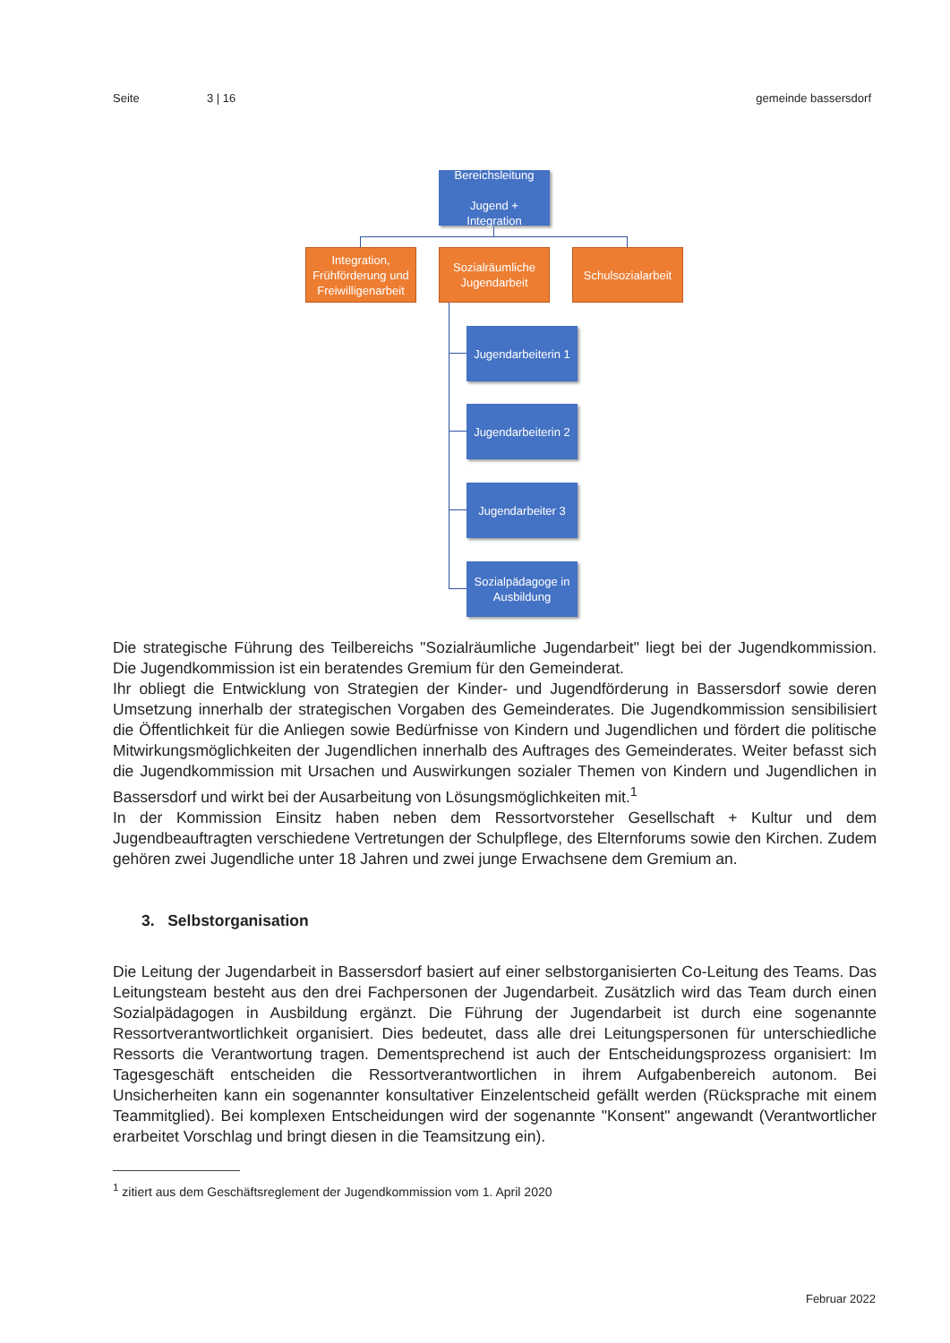Seite 3 | 16 gemeinde bassersdorf
Bereichsleitung
Jugend +
Integration
Integration, Frühförderung und Freiwilligenarbeit
Sozialräumliche Jugendarbeit
Schulsozialarbeit
Jugendarbeiterin 1
Jugendarbeiterin 2
Jugendarbeiter 3
Sozialpädagoge in Ausbildung
Die strategische Führung des Teilbereichs "Sozialräumliche Jugendarbeit" liegt bei der Jugendkommission. Die Jugendkommission ist ein beratendes Gremium für den Gemeinderat.
Ihr obliegt die Entwicklung von Strategien der Kinder- und Jugendförderung in Bassersdorf sowie deren Umsetzung innerhalb der strategischen Vorgaben des Gemeinderates. Die Jugendkommission sensibilisiert die Öffentlichkeit für die Anliegen sowie Bedürfnisse von Kindern und Jugendlichen und fördert die politische Mitwirkungsmöglichkeiten der Jugendlichen innerhalb des Auftrages des Gemeinderates. Weiter befasst sich die Jugendkommission mit Ursachen und Auswirkungen sozialer Themen von Kindern und Jugendlichen in Bassersdorf und wirkt bei der Ausarbeitung von Lösungsmöglichkeiten mit.<sup>1</sup>
In der Kommission Einsitz haben neben dem Ressortvorsteher Gesellschaft + Kultur und dem Jugendbeauftragten verschiedene Vertretungen der Schulpflege, des Elternforums sowie den Kirchen. Zudem gehören zwei Jugendliche unter 18 Jahren und zwei junge Erwachsene dem Gremium an.
3. Selbstorganisation
Die Leitung der Jugendarbeit in Bassersdorf basiert auf einer selbstorganisierten Co-Leitung des Teams. Das Leitungsteam besteht aus den drei Fachpersonen der Jugendarbeit. Zusätzlich wird das Team durch einen Sozialpädagogen in Ausbildung ergänzt. Die Führung der Jugendarbeit ist durch eine sogenannte Ressortverantwortlichkeit organisiert. Dies bedeutet, dass alle drei Leitungspersonen für unterschiedliche Ressorts die Verantwortung tragen. Dementsprechend ist auch der Entscheidungsprozess organisiert: Im Tagesgeschäft entscheiden die Ressortverantwortlichen in ihrem Aufgabenbereich autonom. Bei Unsicherheiten kann ein sogenannter konsultativer Einzelentscheid gefällt werden (Rücksprache mit einem Teammitglied). Bei komplexen Entscheidungen wird der sogenannte "Konsent" angewandt (Verantwortlicher erarbeitet Vorschlag und bringt diesen in die Teamsitzung ein).
<sup>1</sup> zitiert aus dem Geschäftsreglement der Jugendkommission vom 1. April 2020
Februar 2022